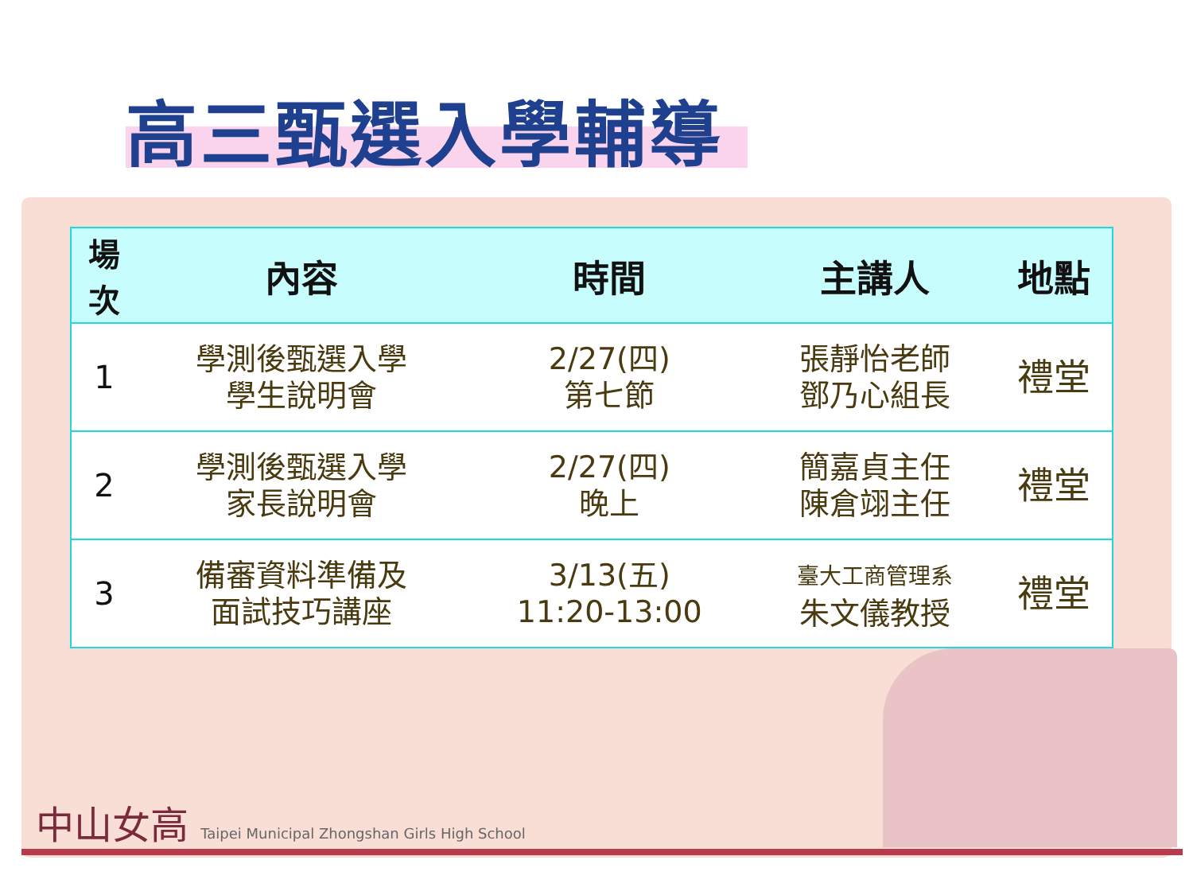高三甄選入學輔導
| 場 次 | 內容 | 時間 | 主講人 | 地點 |
| --- | --- | --- | --- | --- |
| 1 | 學測後甄選入學 學生說明會 | 2/27(四) 第七節 | 張靜怡老師 鄧乃心組長 | 禮堂 |
| 2 | 學測後甄選入學 家長說明會 | 2/27(四) 晚上 | 簡嘉貞主任 陳倉翊主任 | 禮堂 |
| 3 | 備審資料準備及 面試技巧講座 | 3/13(五) 11:20-13:00 | 臺大工商管理系 朱文儀教授 | 禮堂 |
中山女高 Taipei Municipal Zhongshan Girls High School